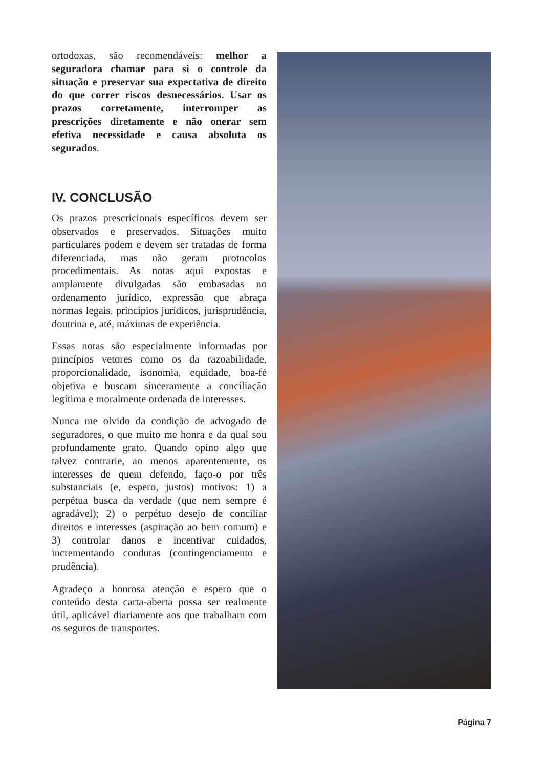ortodoxas, são recomendáveis: melhor a seguradora chamar para si o controle da situação e preservar sua expectativa de direito do que correr riscos desnecessários. Usar os prazos corretamente, interromper as prescrições diretamente e não onerar sem efetiva necessidade e causa absoluta os segurados.
IV. CONCLUSÃO
Os prazos prescricionais específicos devem ser observados e preservados. Situações muito particulares podem e devem ser tratadas de forma diferenciada, mas não geram protocolos procedimentais. As notas aqui expostas e amplamente divulgadas são embasadas no ordenamento jurídico, expressão que abraça normas legais, princípios jurídicos, jurisprudência, doutrina e, até, máximas de experiência.
Essas notas são especialmente informadas por princípios vetores como os da razoabilidade, proporcionalidade, isonomia, equidade, boa-fé objetiva e buscam sinceramente a conciliação legítima e moralmente ordenada de interesses.
Nunca me olvido da condição de advogado de seguradores, o que muito me honra e da qual sou profundamente grato. Quando opino algo que talvez contrarie, ao menos aparentemente, os interesses de quem defendo, faço-o por três substanciais (e, espero, justos) motivos: 1) a perpétua busca da verdade (que nem sempre é agradável); 2) o perpétuo desejo de conciliar direitos e interesses (aspiração ao bem comum) e 3) controlar danos e incentivar cuidados, incrementando condutas (contingenciamento e prudência).
Agradeço a honrosa atenção e espero que o conteúdo desta carta-aberta possa ser realmente útil, aplicável diariamente aos que trabalham com os seguros de transportes.
Página 7